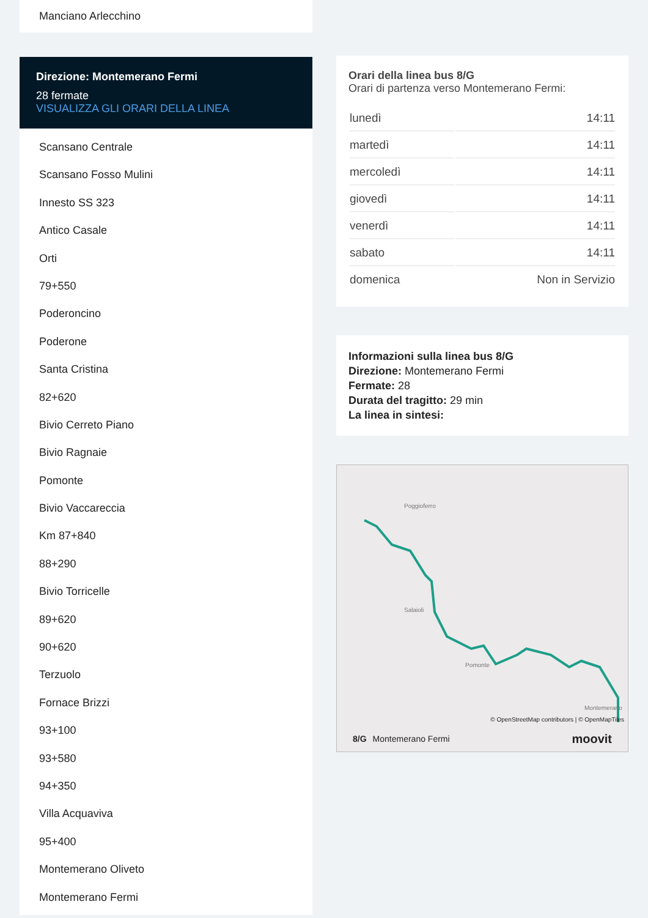Manciano Arlecchino
Direzione: Montemerano Fermi
28 fermate
VISUALIZZA GLI ORARI DELLA LINEA
Scansano Centrale
Scansano Fosso Mulini
Innesto SS 323
Antico Casale
Orti
79+550
Poderoncino
Poderone
Santa Cristina
82+620
Bivio Cerreto Piano
Bivio Ragnaie
Pomonte
Bivio Vaccareccia
Km 87+840
88+290
Bivio Torricelle
89+620
90+620
Terzuolo
Fornace Brizzi
93+100
93+580
94+350
Villa Acquaviva
95+400
Montemerano Oliveto
Montemerano Fermi
Orari della linea bus 8/G
Orari di partenza verso Montemerano Fermi:
| lunedì | 14:11 |
| martedì | 14:11 |
| mercoledì | 14:11 |
| giovedì | 14:11 |
| venerdì | 14:11 |
| sabato | 14:11 |
| domenica | Non in Servizio |
Informazioni sulla linea bus 8/G
Direzione: Montemerano Fermi
Fermate: 28
Durata del tragitto: 29 min
La linea in sintesi:
Poggioferro
Salaioli
Pomonte
Montemerano
© OpenStreetMap contributors | © OpenMapTiles
8/G Montemerano Fermi moovit